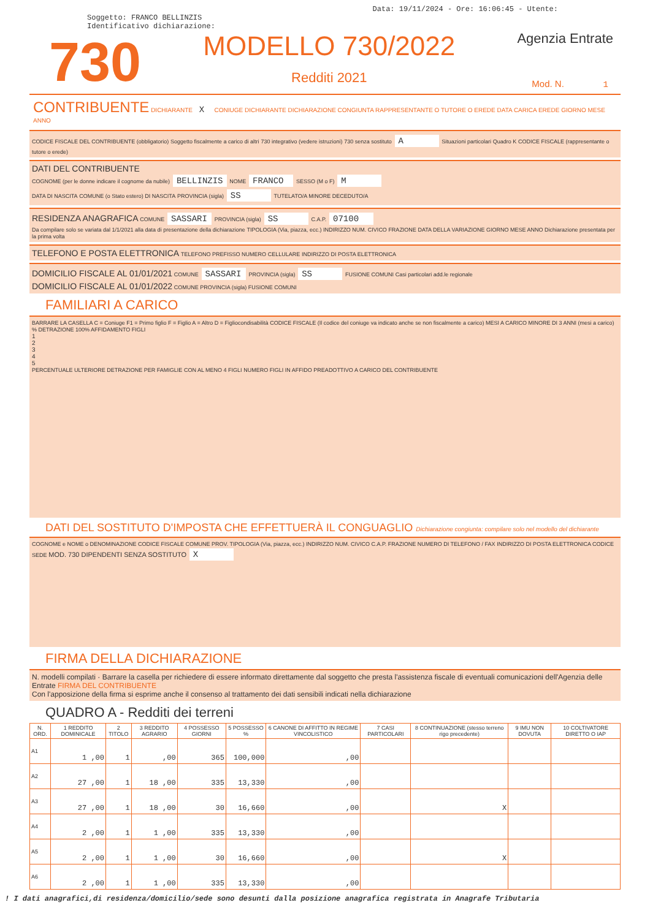Data: 19/11/2024 - Ore: 16:06:45 - Utente:
Soggetto: FRANCO BELLINZIS
Identificativo dichiarazione:
730
MODELLO 730/2022
Redditi 2021
Agenzia Entrate
Mod. N. 1
CONTRIBUENTE DICHIARANTE X CONIUGE DICHIARANTE DICHIARAZIONE CONGIUNTA RAPPRESENTANTE O TUTORE O EREDE DATA CARICA EREDE GIORNO MESE ANNO
CODICE FISCALE DEL CONTRIBUENTE (obbligatorio) Soggetto fiscalmente a carico di altri 730 integrativo (vedere istruzioni) 730 senza sostituto A Situazioni particolari Quadro K CODICE FISCALE (rappresentante o tutore o erede)
DATI DEL CONTRIBUENTE
COGNOME (per le donne indicare il cognome da nubile) BELLINZIS NOME FRANCO SESSO (M o F) M
DATA DI NASCITA COMUNE (o Stato estero) DI NASCITA PROVINCIA (sigla) SS TUTELATO/A MINORE DECEDUTO/A
RESIDENZA ANAGRAFICA COMUNE SASSARI PROVINCIA (sigla) SS C.A.P. 07100
Da compilare solo se variata dal 1/1/2021 alla data di presentazione della dichiarazione TIPOLOGIA (Via, piazza, ecc.) INDIRIZZO NUM. CIVICO FRAZIONE DATA DELLA VARIAZIONE GIORNO MESE ANNO Dichiarazione presentata per la prima volta
TELEFONO E POSTA ELETTRONICA TELEFONO PREFISSO NUMERO CELLULARE INDIRIZZO DI POSTA ELETTRONICA
DOMICILIO FISCALE AL 01/01/2021 COMUNE SASSARI PROVINCIA (sigla) SS FUSIONE COMUNI Casi particolari add.le regionale
DOMICILIO FISCALE AL 01/01/2022 COMUNE PROVINCIA (sigla) FUSIONE COMUNI
FAMILIARI A CARICO
BARRARE LA CASELLA C = Coniuge F1 = Primo figlio F = Figlio A = Altro D = Figliocondisabilità CODICE FISCALE (Il codice del coniuge va indicato anche se non fiscalmente a carico) MESI A CARICO MINORE DI 3 ANNI (mesi a carico) % DETRAZIONE 100% AFFIDAMENTO FIGLI
1
2
3
4
5
PERCENTUALE ULTERIORE DETRAZIONE PER FAMIGLIE CON AL MENO 4 FIGLI NUMERO FIGLI IN AFFIDO PREADOTTIVO A CARICO DEL CONTRIBUENTE
DATI DEL SOSTITUTO D'IMPOSTA CHE EFFETTUERÀ IL CONGUAGLIO Dichiarazione congiunta: compilare solo nel modello del dichiarante
COGNOME e NOME o DENOMINAZIONE CODICE FISCALE COMUNE PROV. TIPOLOGIA (Via, piazza, ecc.) INDIRIZZO NUM. CIVICO C.A.P. FRAZIONE NUMERO DI TELEFONO / FAX INDIRIZZO DI POSTA ELETTRONICA CODICE SEDE MOD. 730 DIPENDENTI SENZA SOSTITUTO X
FIRMA DELLA DICHIARAZIONE
N. modelli compilati · Barrare la casella per richiedere di essere informato direttamente dal soggetto che presta l'assistenza fiscale di eventuali comunicazioni dell'Agenzia delle Entrate FIRMA DEL CONTRIBUENTE
Con l'apposizione della firma si esprime anche il consenso al trattamento dei dati sensibili indicati nella dichiarazione
QUADRO A - Redditi dei terreni
| N. ORD. | 1 REDDITO DOMINICALE | 2 TITOLO | 3 REDDITO AGRARIO | 4 POSSESSO GIORNI | 5 POSSESSO % | 6 CANONE DI AFFITTO IN REGIME VINCOLISTICO | 7 CASI PARTICOLARI | 8 CONTINUAZIONE (stesso terreno rigo precedente) | 9 IMU NON DOVUTA | 10 COLTIVATORE DIRETTO O IAP |
| --- | --- | --- | --- | --- | --- | --- | --- | --- | --- | --- |
| A1 | 1 ,00 | 1 | ,00 | 365 | 100,000 | ,00 | | | | |
| A2 | 27 ,00 | 1 | 18 ,00 | 335 | 13,330 | ,00 | | | | |
| A3 | 27 ,00 | 1 | 18 ,00 | 30 | 16,660 | ,00 | | X | | |
| A4 | 2 ,00 | 1 | 1 ,00 | 335 | 13,330 | ,00 | | | | |
| A5 | 2 ,00 | 1 | 1 ,00 | 30 | 16,660 | ,00 | | X | | |
| A6 | 2 ,00 | 1 | 1 ,00 | 335 | 13,330 | ,00 | | | | |
! I dati anagrafici,di residenza/domicilio/sede sono desunti dalla posizione anagrafica registrata in Anagrafe Tributaria